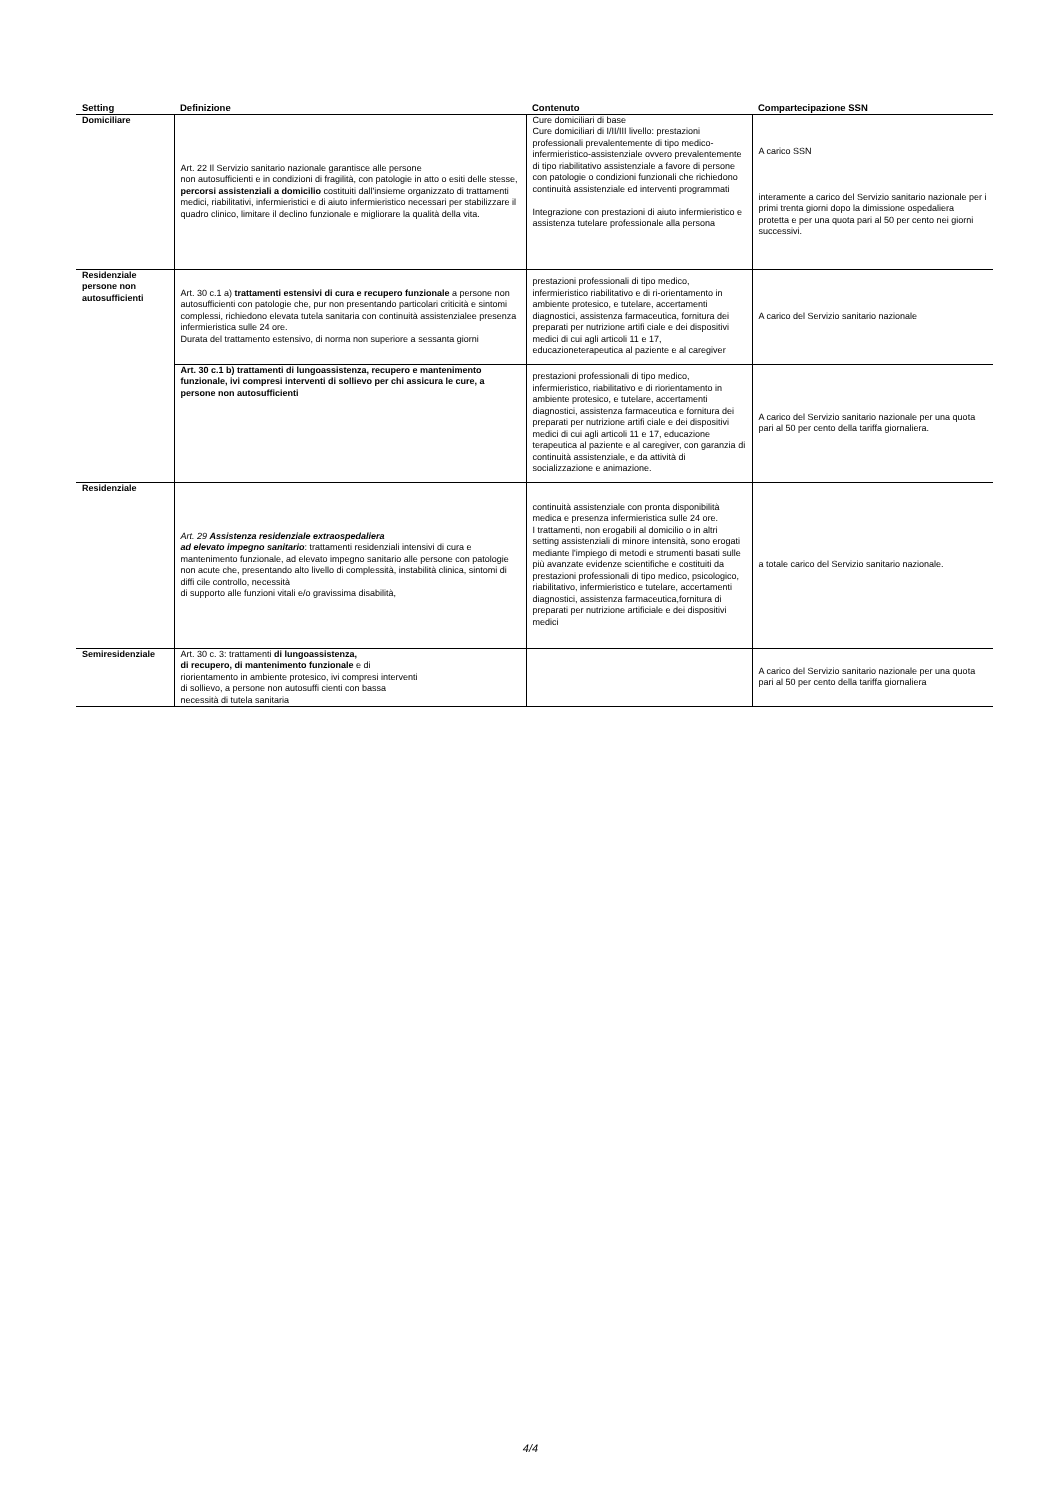| Setting | Definizione | Contenuto | Compartecipazione SSN |
| --- | --- | --- | --- |
| Domiciliare | Art. 22 Il Servizio sanitario nazionale garantisce alle persone non autosufficienti e in condizioni di fragilità, con patologie in atto o esiti delle stesse, percorsi assistenziali a domicilio costituiti dall'insieme organizzato di trattamenti medici, riabilitativi, infermieristici e di aiuto infermieristico necessari per stabilizzare il quadro clinico, limitare il declino funzionale e migliorare la qualità della vita. | Cure domiciliari di base Cure domiciliari di I/II/III livello: prestazioni professionali prevalentemente di tipo medico-infermieristico-assistenziale ovvero prevalentemente di tipo riabilitativo assistenziale a favore di persone con patologie o condizioni funzionali che richiedono continuità assistenziale ed interventi programmati Integrazione con prestazioni di aiuto infermieristico e assistenza tutelare professionale alla persona | A carico SSN interamente a carico del Servizio sanitario nazionale per i primi trenta giorni dopo la dimissione ospedaliera protetta e per una quota pari al 50 per cento nei giorni successivi. |
| Residenziale persone non autosufficienti | Art. 30 c.1 a) trattamenti estensivi di cura e recupero funzionale a persone non autosufficienti con patologie che, pur non presentando particolari criticità e sintomi complessi, richiedono elevata tutela sanitaria con continuità assistenzialee presenza infermieristica sulle 24 ore. Durata del trattamento estensivo, di norma non superiore a sessanta giorni | prestazioni professionali di tipo medico, infermieristico riabilitativo e di ri-orientamento in ambiente protesico, e tutelare, accertamenti diagnostici, assistenza farmaceutica, fornitura dei preparati per nutrizione artifi ciale e dei dispositivi medici di cui agli articoli 11 e 17, educazioneterapeutica al paziente e al caregiver | A carico del Servizio sanitario nazionale |
| | Art. 30 c.1 b) trattamenti di lungoassistenza, recupero e mantenimento funzionale, ivi compresi interventi di sollievo per chi assicura le cure, a persone non autosufficienti | prestazioni professionali di tipo medico, infermieristico, riabilitativo e di riorientamento in ambiente protesico, e tutelare, accertamenti diagnostici, assistenza farmaceutica e fornitura dei preparati per nutrizione artifi ciale e dei dispositivi medici di cui agli articoli 11 e 17, educazione terapeutica al paziente e al caregiver, con garanzia di continuità assistenziale, e da attività di socializzazione e animazione. | A carico del Servizio sanitario nazionale per una quota pari al 50 per cento della tariffa giornaliera. |
| Residenziale | Art. 29 Assistenza residenziale extraospedaliera ad elevato impegno sanitario : trattamenti residenziali intensivi di cura e mantenimento funzionale, ad elevato impegno sanitario alle persone con patologie non acute che, presentando alto livello di complessità, instabilità clinica, sintomi di diffi cile controllo, necessità di supporto alle funzioni vitali e/o gravissima disabilità, | continuità assistenziale con pronta disponibilità medica e presenza infermieristica sulle 24 ore. I trattamenti, non erogabili al domicilio o in altri setting assistenziali di minore intensità, sono erogati mediante l'impiego di metodi e strumenti basati sulle più avanzate evidenze scientifiche e costituiti da prestazioni professionali di tipo medico, psicologico, riabilitativo, infermieristico e tutelare, accertamenti diagnostici, assistenza farmaceutica,fornitura di preparati per nutrizione artificiale e dei dispositivi medici | a totale carico del Servizio sanitario nazionale. |
| Semiresidenziale | Art. 30 c. 3: trattamenti di lungoassistenza, di recupero, di mantenimento funzionale e di riorientamento in ambiente protesico, ivi compresi interventi di sollievo, a persone non autosuffi cienti con bassa necessità di tutela sanitaria | | A carico del Servizio sanitario nazionale per una quota pari al 50 per cento della tariffa giornaliera |
4/4